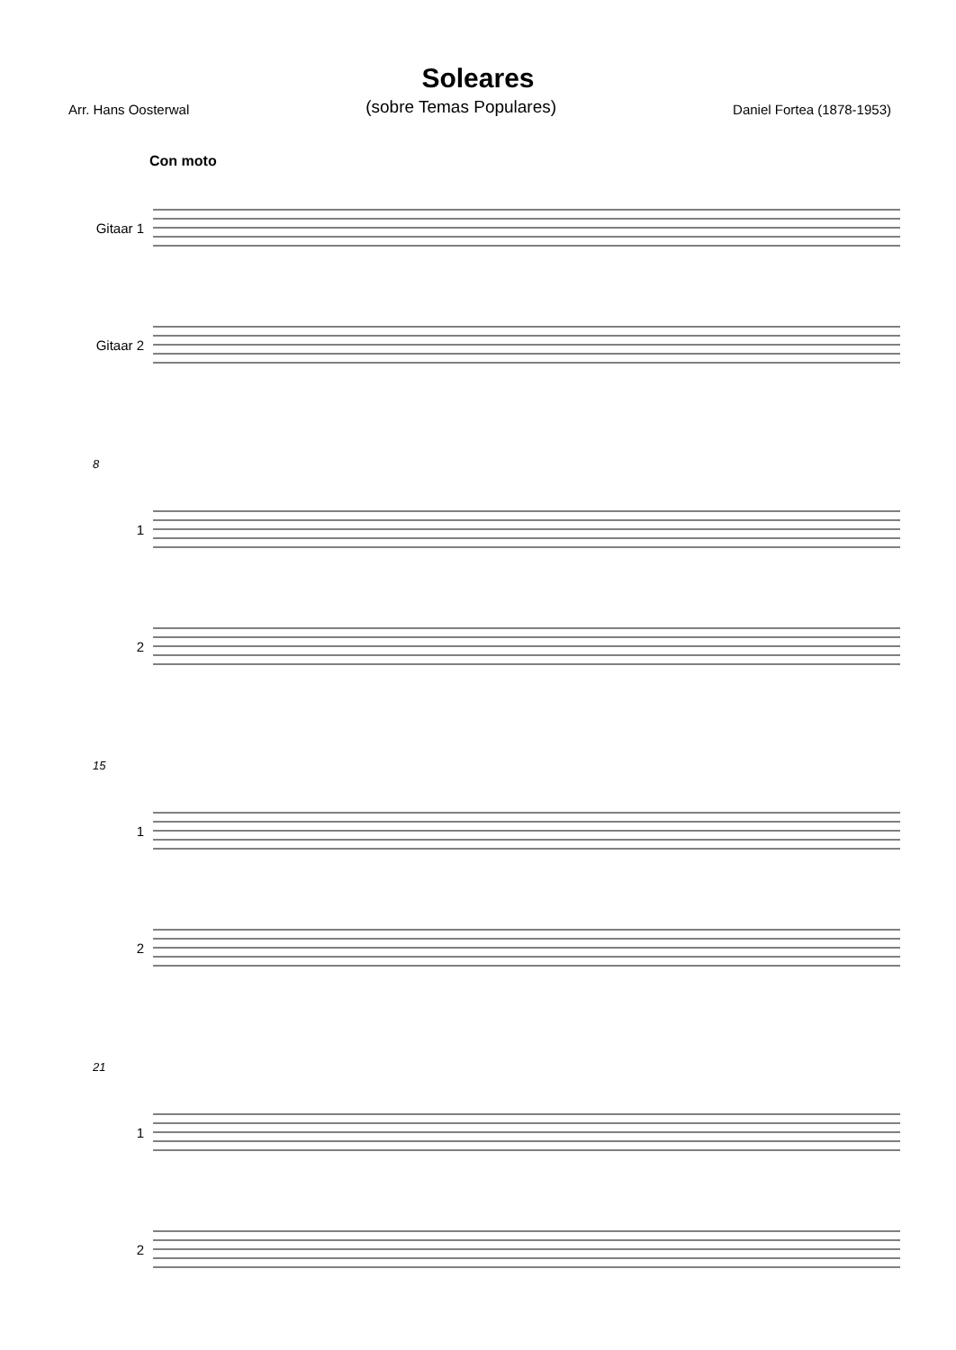Soleares
Arr. Hans Oosterwal (sobre Temas Populares) Daniel Fortea (1878-1953)
Con moto
Gitaar 1
Gitaar 2
8
1
2
15
1
2
21
1
2